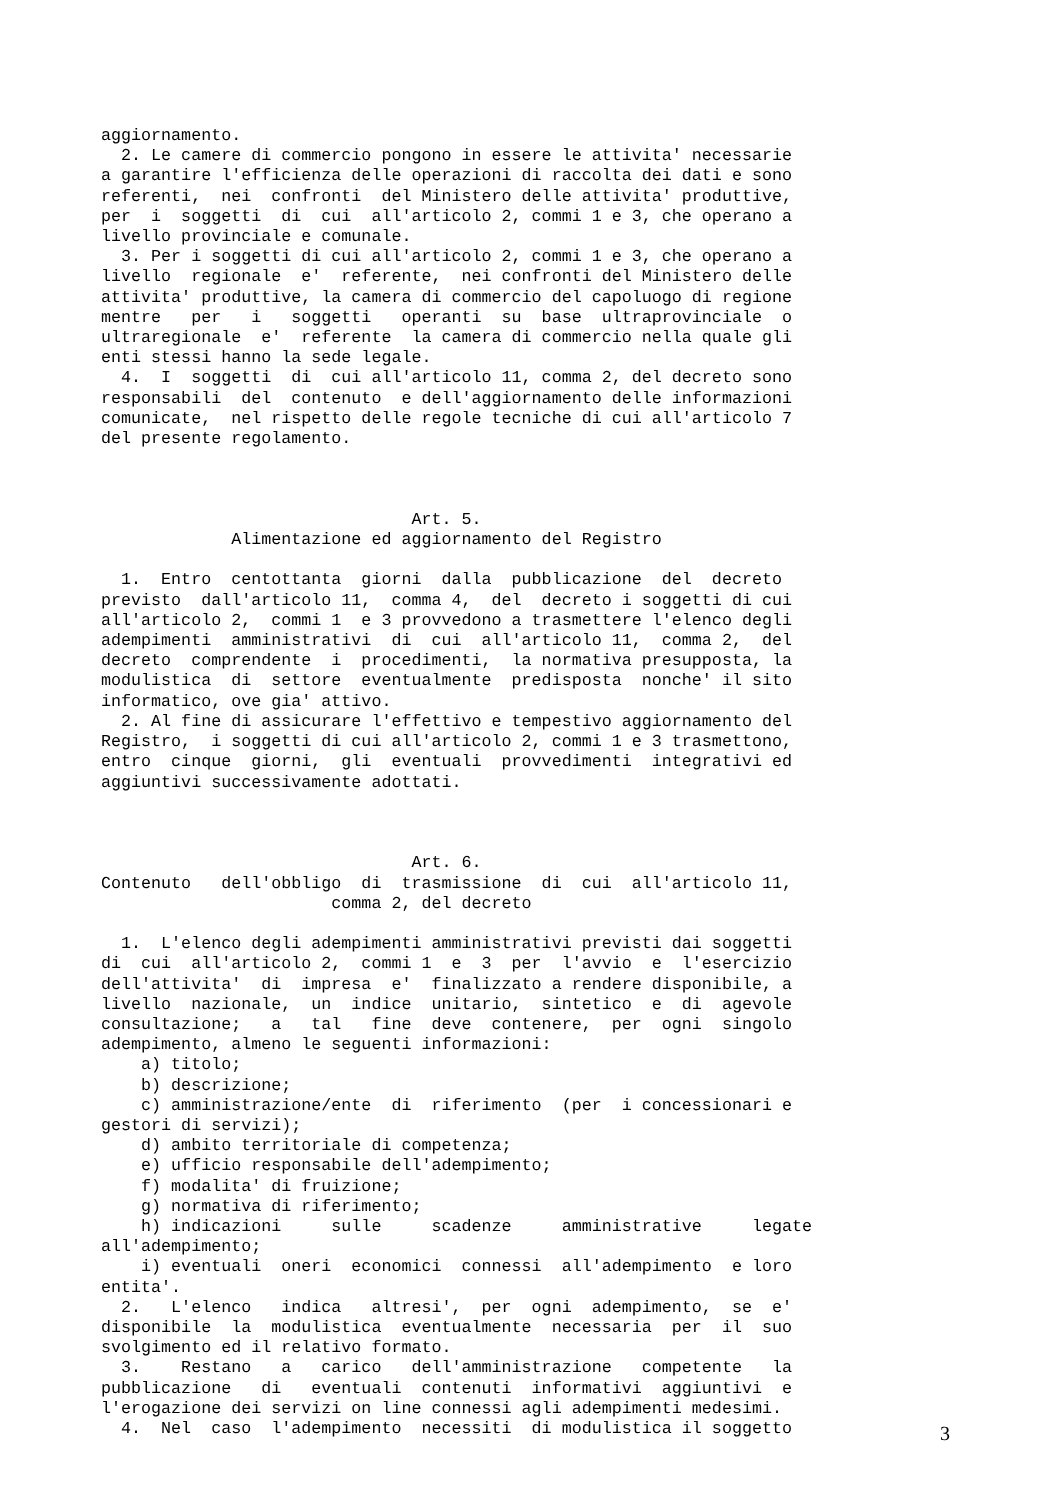aggiornamento. 2. Le camere di commercio pongono in essere le attivita' necessarie a garantire l'efficienza delle operazioni di raccolta dei dati e sono referenti, nei confronti del Ministero delle attivita' produttive, per i soggetti di cui all'articolo 2, commi 1 e 3, che operano a livello provinciale e comunale. 3. Per i soggetti di cui all'articolo 2, commi 1 e 3, che operano a livello regionale e' referente, nei confronti del Ministero delle attivita' produttive, la camera di commercio del capoluogo di regione mentre per i soggetti operanti su base ultraprovinciale o ultraregionale e' referente la camera di commercio nella quale gli enti stessi hanno la sede legale. 4. I soggetti di cui all'articolo 11, comma 2, del decreto sono responsabili del contenuto e dell'aggiornamento delle informazioni comunicate, nel rispetto delle regole tecniche di cui all'articolo 7 del presente regolamento. Art. 5. Alimentazione ed aggiornamento del Registro 1. Entro centottanta giorni dalla pubblicazione del decreto previsto dall'articolo 11, comma 4, del decreto i soggetti di cui all'articolo 2, commi 1 e 3 provvedono a trasmettere l'elenco degli adempimenti amministrativi di cui all'articolo 11, comma 2, del decreto comprendente i procedimenti, la normativa presupposta, la modulistica di settore eventualmente predisposta nonche' il sito informatico, ove gia' attivo. 2. Al fine di assicurare l'effettivo e tempestivo aggiornamento del Registro, i soggetti di cui all'articolo 2, commi 1 e 3 trasmettono, entro cinque giorni, gli eventuali provvedimenti integrativi ed aggiuntivi successivamente adottati. Art. 6. Contenuto dell'obbligo di trasmissione di cui all'articolo 11, comma 2, del decreto 1. L'elenco degli adempimenti amministrativi previsti dai soggetti di cui all'articolo 2, commi 1 e 3 per l'avvio e l'esercizio dell'attivita' di impresa e' finalizzato a rendere disponibile, a livello nazionale, un indice unitario, sintetico e di agevole consultazione; a tal fine deve contenere, per ogni singolo adempimento, almeno le seguenti informazioni: a) titolo; b) descrizione; c) amministrazione/ente di riferimento (per i concessionari e gestori di servizi); d) ambito territoriale di competenza; e) ufficio responsabile dell'adempimento; f) modalita' di fruizione; g) normativa di riferimento; h) indicazioni sulle scadenze amministrative legate all'adempimento; i) eventuali oneri economici connessi all'adempimento e loro entita'. 2. L'elenco indica altresi', per ogni adempimento, se e' disponibile la modulistica eventualmente necessaria per il suo svolgimento ed il relativo formato. 3. Restano a carico dell'amministrazione competente la pubblicazione di eventuali contenuti informativi aggiuntivi e l'erogazione dei servizi on line connessi agli adempimenti medesimi. 4. Nel caso l'adempimento necessiti di modulistica il soggetto
3